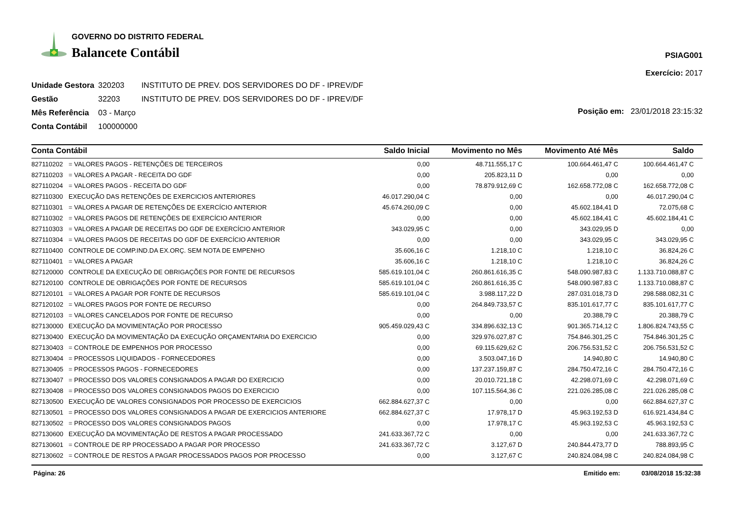GOVERNO DO DISTRITO FEDERAL
Balancete Contábil
PSIAG001
Exercício: 2017
| Unidade Gestora | 320203 | INSTITUTO DE PREV. DOS SERVIDORES DO DF - IPREV/DF |
| Gestão | 32203 | INSTITUTO DE PREV. DOS SERVIDORES DO DF - IPREV/DF |
| Mês Referência | 03 - Março | |
| Conta Contábil | 100000000 | |
Posição em: 23/01/2018 23:15:32
| Conta Contábil | | Saldo Inicial | Movimento no Mês | Movimento Até Mês | Saldo |
| --- | --- | --- | --- | --- | --- |
| 827110202 | = VALORES PAGOS - RETENÇÕES DE TERCEIROS | 0,00 | 48.711.555,17 C | 100.664.461,47 C | 100.664.461,47 C |
| 827110203 | = VALORES A PAGAR - RECEITA DO GDF | 0,00 | 205.823,11 D | 0,00 | 0,00 |
| 827110204 | = VALORES PAGOS - RECEITA DO GDF | 0,00 | 78.879.912,69 C | 162.658.772,08 C | 162.658.772,08 C |
| 827110300 | EXECUÇÃO DAS RETENÇÕES DE EXERCICIOS ANTERIORES | 46.017.290,04 C | 0,00 | 0,00 | 46.017.290,04 C |
| 827110301 | = VALORES A PAGAR DE RETENÇÕES DE EXERCÍCIO ANTERIOR | 45.674.260,09 C | 0,00 | 45.602.184,41 D | 72.075,68 C |
| 827110302 | = VALORES PAGOS DE RETENÇÕES DE EXERCÍCIO ANTERIOR | 0,00 | 0,00 | 45.602.184,41 C | 45.602.184,41 C |
| 827110303 | = VALORES A PAGAR DE RECEITAS DO GDF DE EXERCÍCIO ANTERIOR | 343.029,95 C | 0,00 | 343.029,95 D | 0,00 |
| 827110304 | = VALORES PAGOS DE RECEITAS DO GDF DE EXERCÍCIO ANTERIOR | 0,00 | 0,00 | 343.029,95 C | 343.029,95 C |
| 827110400 | CONTROLE DE COMP.IND.DA EX.ORÇ. SEM NOTA DE EMPENHO | 35.606,16 C | 1.218,10 C | 1.218,10 C | 36.824,26 C |
| 827110401 | = VALORES A PAGAR | 35.606,16 C | 1.218,10 C | 1.218,10 C | 36.824,26 C |
| 827120000 | CONTROLE DA EXECUÇÃO DE OBRIGAÇÕES POR FONTE DE RECURSOS | 585.619.101,04 C | 260.861.616,35 C | 548.090.987,83 C | 1.133.710.088,87 C |
| 827120100 | CONTROLE DE OBRIGAÇÕES POR FONTE DE RECURSOS | 585.619.101,04 C | 260.861.616,35 C | 548.090.987,83 C | 1.133.710.088,87 C |
| 827120101 | = VALORES A PAGAR POR FONTE DE RECURSOS | 585.619.101,04 C | 3.988.117,22 D | 287.031.018,73 D | 298.588.082,31 C |
| 827120102 | = VALORES PAGOS POR FONTE DE RECURSO | 0,00 | 264.849.733,57 C | 835.101.617,77 C | 835.101.617,77 C |
| 827120103 | = VALORES CANCELADOS POR FONTE DE RECURSO | 0,00 | 0,00 | 20.388,79 C | 20.388,79 C |
| 827130000 | EXECUÇÃO DA MOVIMENTAÇÃO POR PROCESSO | 905.459.029,43 C | 334.896.632,13 C | 901.365.714,12 C | 1.806.824.743,55 C |
| 827130400 | EXECUÇÃO DA MOVIMENTAÇÃO DA EXECUÇÃO ORÇAMENTARIA DO EXERCICIO | 0,00 | 329.976.027,87 C | 754.846.301,25 C | 754.846.301,25 C |
| 827130403 | = CONTROLE DE EMPENHOS POR PROCESSO | 0,00 | 69.115.629,62 C | 206.756.531,52 C | 206.756.531,52 C |
| 827130404 | = PROCESSOS LIQUIDADOS - FORNECEDORES | 0,00 | 3.503.047,16 D | 14.940,80 C | 14.940,80 C |
| 827130405 | = PROCESSOS PAGOS - FORNECEDORES | 0,00 | 137.237.159,87 C | 284.750.472,16 C | 284.750.472,16 C |
| 827130407 | = PROCESSO DOS VALORES CONSIGNADOS A PAGAR DO EXERCICIO | 0,00 | 20.010.721,18 C | 42.298.071,69 C | 42.298.071,69 C |
| 827130408 | = PROCESSO DOS VALORES CONSIGNADOS PAGOS DO EXERCICIO | 0,00 | 107.115.564,36 C | 221.026.285,08 C | 221.026.285,08 C |
| 827130500 | EXECUÇÃO DE VALORES CONSIGNADOS POR PROCESSO DE EXERCICIOS | 662.884.627,37 C | 0,00 | 0,00 | 662.884.627,37 C |
| 827130501 | = PROCESSO DOS VALORES CONSIGNADOS A PAGAR DE EXERCICIOS ANTERIORE | 662.884.627,37 C | 17.978,17 D | 45.963.192,53 D | 616.921.434,84 C |
| 827130502 | = PROCESSO DOS VALORES CONSIGNADOS PAGOS | 0,00 | 17.978,17 C | 45.963.192,53 C | 45.963.192,53 C |
| 827130600 | EXECUÇÃO DA MOVIMENTAÇÃO DE RESTOS A PAGAR PROCESSADO | 241.633.367,72 C | 0,00 | 0,00 | 241.633.367,72 C |
| 827130601 | = CONTROLE DE RP PROCESSADO A PAGAR POR PROCESSO | 241.633.367,72 C | 3.127,67 D | 240.844.473,77 D | 788.893,95 C |
| 827130602 | = CONTROLE DE RESTOS A PAGAR PROCESSADOS PAGOS POR PROCESSO | 0,00 | 3.127,67 C | 240.824.084,98 C | 240.824.084,98 C |
Página: 26 Emitido em: 03/08/2018 15:32:38